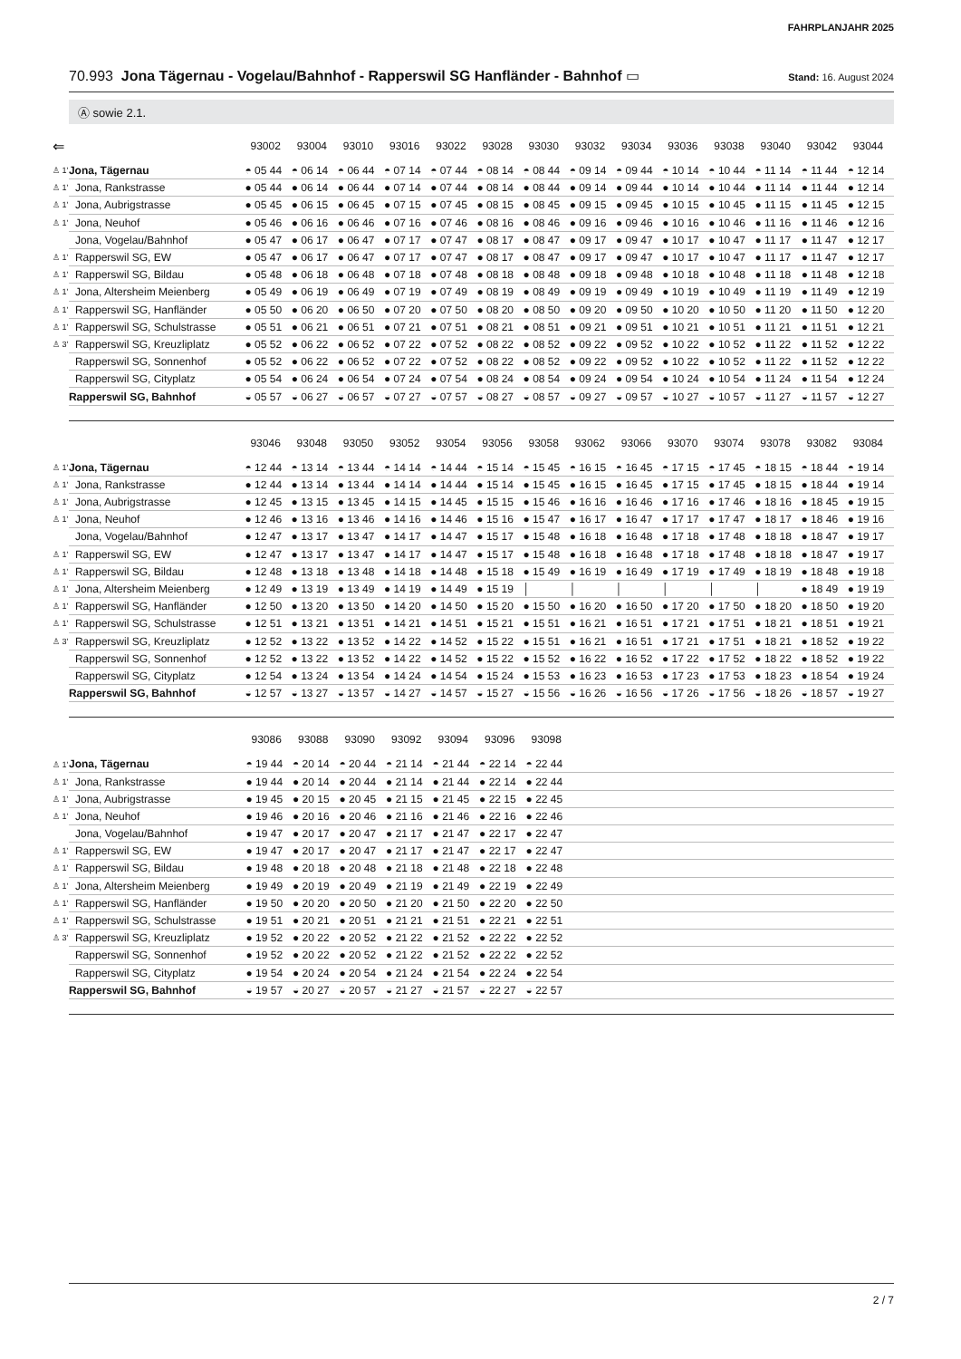FAHRPLANJAHR 2025
70.993 Jona Tägernau - Vogelau/Bahnhof - Rapperswil SG Hanfländer - Bahnhof ▭
Stand: 16. August 2024
Ⓐ sowie 2.1.
| ⇐ | | 93002 | 93004 | 93010 | 93016 | 93022 | 93028 | 93030 | 93032 | 93034 | 93036 | 93038 | 93040 | 93042 | 93044 |
| --- | --- | --- | --- | --- | --- | --- | --- | --- | --- | --- | --- | --- | --- | --- | --- |
| ♙ 1' | Jona, Tägernau | ◓ 05 44 | ◓ 06 14 | ◓ 06 44 | ◓ 07 14 | ◓ 07 44 | ◓ 08 14 | ◓ 08 44 | ◓ 09 14 | ◓ 09 44 | ◓ 10 14 | ◓ 10 44 | ◓ 11 14 | ◓ 11 44 | ◓ 12 14 |
| ♙ 1' | Jona, Rankstrasse | ● 05 44 | ● 06 14 | ● 06 44 | ● 07 14 | ● 07 44 | ● 08 14 | ● 08 44 | ● 09 14 | ● 09 44 | ● 10 14 | ● 10 44 | ● 11 14 | ● 11 44 | ● 12 14 |
| ♙ 1' | Jona, Aubrigstrasse | ● 05 45 | ● 06 15 | ● 06 45 | ● 07 15 | ● 07 45 | ● 08 15 | ● 08 45 | ● 09 15 | ● 09 45 | ● 10 15 | ● 10 45 | ● 11 15 | ● 11 45 | ● 12 15 |
| ♙ 1' | Jona, Neuhof | ● 05 46 | ● 06 16 | ● 06 46 | ● 07 16 | ● 07 46 | ● 08 16 | ● 08 46 | ● 09 16 | ● 09 46 | ● 10 16 | ● 10 46 | ● 11 16 | ● 11 46 | ● 12 16 |
| | Jona, Vogelau/Bahnhof | ● 05 47 | ● 06 17 | ● 06 47 | ● 07 17 | ● 07 47 | ● 08 17 | ● 08 47 | ● 09 17 | ● 09 47 | ● 10 17 | ● 10 47 | ● 11 17 | ● 11 47 | ● 12 17 |
| ♙ 1' | Rapperswil SG, EW | ● 05 47 | ● 06 17 | ● 06 47 | ● 07 17 | ● 07 47 | ● 08 17 | ● 08 47 | ● 09 17 | ● 09 47 | ● 10 17 | ● 10 47 | ● 11 17 | ● 11 47 | ● 12 17 |
| ♙ 1' | Rapperswil SG, Bildau | ● 05 48 | ● 06 18 | ● 06 48 | ● 07 18 | ● 07 48 | ● 08 18 | ● 08 48 | ● 09 18 | ● 09 48 | ● 10 18 | ● 10 48 | ● 11 18 | ● 11 48 | ● 12 18 |
| ♙ 1' | Jona, Altersheim Meienberg | ● 05 49 | ● 06 19 | ● 06 49 | ● 07 19 | ● 07 49 | ● 08 19 | ● 08 49 | ● 09 19 | ● 09 49 | ● 10 19 | ● 10 49 | ● 11 19 | ● 11 49 | ● 12 19 |
| ♙ 1' | Rapperswil SG, Hanfländer | ● 05 50 | ● 06 20 | ● 06 50 | ● 07 20 | ● 07 50 | ● 08 20 | ● 08 50 | ● 09 20 | ● 09 50 | ● 10 20 | ● 10 50 | ● 11 20 | ● 11 50 | ● 12 20 |
| ♙ 1' | Rapperswil SG, Schulstrasse | ● 05 51 | ● 06 21 | ● 06 51 | ● 07 21 | ● 07 51 | ● 08 21 | ● 08 51 | ● 09 21 | ● 09 51 | ● 10 21 | ● 10 51 | ● 11 21 | ● 11 51 | ● 12 21 |
| ♙ 3' | Rapperswil SG, Kreuzliplatz | ● 05 52 | ● 06 22 | ● 06 52 | ● 07 22 | ● 07 52 | ● 08 22 | ● 08 52 | ● 09 22 | ● 09 52 | ● 10 22 | ● 10 52 | ● 11 22 | ● 11 52 | ● 12 22 |
| | Rapperswil SG, Sonnenhof | ● 05 52 | ● 06 22 | ● 06 52 | ● 07 22 | ● 07 52 | ● 08 22 | ● 08 52 | ● 09 22 | ● 09 52 | ● 10 22 | ● 10 52 | ● 11 22 | ● 11 52 | ● 12 22 |
| | Rapperswil SG, Cityplatz | ● 05 54 | ● 06 24 | ● 06 54 | ● 07 24 | ● 07 54 | ● 08 24 | ● 08 54 | ● 09 24 | ● 09 54 | ● 10 24 | ● 10 54 | ● 11 24 | ● 11 54 | ● 12 24 |
| | Rapperswil SG, Bahnhof | ◒ 05 57 | ◒ 06 27 | ◒ 06 57 | ◒ 07 27 | ◒ 07 57 | ◒ 08 27 | ◒ 08 57 | ◒ 09 27 | ◒ 09 57 | ◒ 10 27 | ◒ 10 57 | ◒ 11 27 | ◒ 11 57 | ◒ 12 27 |
| | | 93046 | 93048 | 93050 | 93052 | 93054 | 93056 | 93058 | 93062 | 93066 | 93070 | 93074 | 93078 | 93082 | 93084 |
| --- | --- | --- | --- | --- | --- | --- | --- | --- | --- | --- | --- | --- | --- | --- | --- |
| ♙ 1' | Jona, Tägernau | ◓ 12 44 | ◓ 13 14 | ◓ 13 44 | ◓ 14 14 | ◓ 14 44 | ◓ 15 14 | ◓ 15 45 | ◓ 16 15 | ◓ 16 45 | ◓ 17 15 | ◓ 17 45 | ◓ 18 15 | ◓ 18 44 | ◓ 19 14 |
| ♙ 1' | Jona, Rankstrasse | ● 12 44 | ● 13 14 | ● 13 44 | ● 14 14 | ● 14 44 | ● 15 14 | ● 15 45 | ● 16 15 | ● 16 45 | ● 17 15 | ● 17 45 | ● 18 15 | ● 18 44 | ● 19 14 |
| ♙ 1' | Jona, Aubrigstrasse | ● 12 45 | ● 13 15 | ● 13 45 | ● 14 15 | ● 14 45 | ● 15 15 | ● 15 46 | ● 16 16 | ● 16 46 | ● 17 16 | ● 17 46 | ● 18 16 | ● 18 45 | ● 19 15 |
| ♙ 1' | Jona, Neuhof | ● 12 46 | ● 13 16 | ● 13 46 | ● 14 16 | ● 14 46 | ● 15 16 | ● 15 47 | ● 16 17 | ● 16 47 | ● 17 17 | ● 17 47 | ● 18 17 | ● 18 46 | ● 19 16 |
| | Jona, Vogelau/Bahnhof | ● 12 47 | ● 13 17 | ● 13 47 | ● 14 17 | ● 14 47 | ● 15 17 | ● 15 48 | ● 16 18 | ● 16 48 | ● 17 18 | ● 17 48 | ● 18 18 | ● 18 47 | ● 19 17 |
| ♙ 1' | Rapperswil SG, EW | ● 12 47 | ● 13 17 | ● 13 47 | ● 14 17 | ● 14 47 | ● 15 17 | ● 15 48 | ● 16 18 | ● 16 48 | ● 17 18 | ● 17 48 | ● 18 18 | ● 18 47 | ● 19 17 |
| ♙ 1' | Rapperswil SG, Bildau | ● 12 48 | ● 13 18 | ● 13 48 | ● 14 18 | ● 14 48 | ● 15 18 | ● 15 49 | ● 16 19 | ● 16 49 | ● 17 19 | ● 17 49 | ● 18 19 | ● 18 48 | ● 19 18 |
| ♙ 1' | Jona, Altersheim Meienberg | ● 12 49 | ● 13 19 | ● 13 49 | ● 14 19 | ● 14 49 | ● 15 19 | │ | │ | │ | │ | │ | │ | ● 18 49 | ● 19 19 |
| ♙ 1' | Rapperswil SG, Hanfländer | ● 12 50 | ● 13 20 | ● 13 50 | ● 14 20 | ● 14 50 | ● 15 20 | ● 15 50 | ● 16 20 | ● 16 50 | ● 17 20 | ● 17 50 | ● 18 20 | ● 18 50 | ● 19 20 |
| ♙ 1' | Rapperswil SG, Schulstrasse | ● 12 51 | ● 13 21 | ● 13 51 | ● 14 21 | ● 14 51 | ● 15 21 | ● 15 51 | ● 16 21 | ● 16 51 | ● 17 21 | ● 17 51 | ● 18 21 | ● 18 51 | ● 19 21 |
| ♙ 3' | Rapperswil SG, Kreuzliplatz | ● 12 52 | ● 13 22 | ● 13 52 | ● 14 22 | ● 14 52 | ● 15 22 | ● 15 51 | ● 16 21 | ● 16 51 | ● 17 21 | ● 17 51 | ● 18 21 | ● 18 52 | ● 19 22 |
| | Rapperswil SG, Sonnenhof | ● 12 52 | ● 13 22 | ● 13 52 | ● 14 22 | ● 14 52 | ● 15 22 | ● 15 52 | ● 16 22 | ● 16 52 | ● 17 22 | ● 17 52 | ● 18 22 | ● 18 52 | ● 19 22 |
| | Rapperswil SG, Cityplatz | ● 12 54 | ● 13 24 | ● 13 54 | ● 14 24 | ● 14 54 | ● 15 24 | ● 15 53 | ● 16 23 | ● 16 53 | ● 17 23 | ● 17 53 | ● 18 23 | ● 18 54 | ● 19 24 |
| | Rapperswil SG, Bahnhof | ◒ 12 57 | ◒ 13 27 | ◒ 13 57 | ◒ 14 27 | ◒ 14 57 | ◒ 15 27 | ◒ 15 56 | ◒ 16 26 | ◒ 16 56 | ◒ 17 26 | ◒ 17 56 | ◒ 18 26 | ◒ 18 57 | ◒ 19 27 |
| | | 93086 | 93088 | 93090 | 93092 | 93094 | 93096 | 93098 | |
| --- | --- | --- | --- | --- | --- | --- | --- | --- | --- |
| ♙ 1' | Jona, Tägernau | ◓ 19 44 | ◓ 20 14 | ◓ 20 44 | ◓ 21 14 | ◓ 21 44 | ◓ 22 14 | ◓ 22 44 | |
| ♙ 1' | Jona, Rankstrasse | ● 19 44 | ● 20 14 | ● 20 44 | ● 21 14 | ● 21 44 | ● 22 14 | ● 22 44 | |
| ♙ 1' | Jona, Aubrigstrasse | ● 19 45 | ● 20 15 | ● 20 45 | ● 21 15 | ● 21 45 | ● 22 15 | ● 22 45 | |
| ♙ 1' | Jona, Neuhof | ● 19 46 | ● 20 16 | ● 20 46 | ● 21 16 | ● 21 46 | ● 22 16 | ● 22 46 | |
| | Jona, Vogelau/Bahnhof | ● 19 47 | ● 20 17 | ● 20 47 | ● 21 17 | ● 21 47 | ● 22 17 | ● 22 47 | |
| ♙ 1' | Rapperswil SG, EW | ● 19 47 | ● 20 17 | ● 20 47 | ● 21 17 | ● 21 47 | ● 22 17 | ● 22 47 | |
| ♙ 1' | Rapperswil SG, Bildau | ● 19 48 | ● 20 18 | ● 20 48 | ● 21 18 | ● 21 48 | ● 22 18 | ● 22 48 | |
| ♙ 1' | Jona, Altersheim Meienberg | ● 19 49 | ● 20 19 | ● 20 49 | ● 21 19 | ● 21 49 | ● 22 19 | ● 22 49 | |
| ♙ 1' | Rapperswil SG, Hanfländer | ● 19 50 | ● 20 20 | ● 20 50 | ● 21 20 | ● 21 50 | ● 22 20 | ● 22 50 | |
| ♙ 1' | Rapperswil SG, Schulstrasse | ● 19 51 | ● 20 21 | ● 20 51 | ● 21 21 | ● 21 51 | ● 22 21 | ● 22 51 | |
| ♙ 3' | Rapperswil SG, Kreuzliplatz | ● 19 52 | ● 20 22 | ● 20 52 | ● 21 22 | ● 21 52 | ● 22 22 | ● 22 52 | |
| | Rapperswil SG, Sonnenhof | ● 19 52 | ● 20 22 | ● 20 52 | ● 21 22 | ● 21 52 | ● 22 22 | ● 22 52 | |
| | Rapperswil SG, Cityplatz | ● 19 54 | ● 20 24 | ● 20 54 | ● 21 24 | ● 21 54 | ● 22 24 | ● 22 54 | |
| | Rapperswil SG, Bahnhof | ◒ 19 57 | ◒ 20 27 | ◒ 20 57 | ◒ 21 27 | ◒ 21 57 | ◒ 22 27 | ◒ 22 57 | |
2 / 7